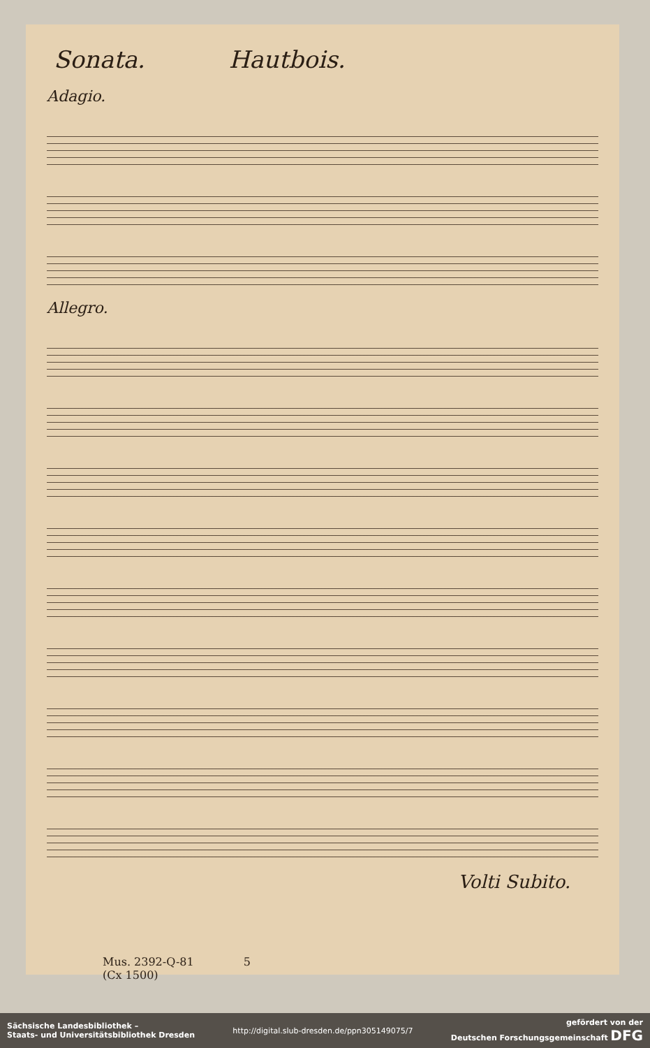Sonata. Hautbois.
Adagio.
Allegro.
Volti Subito.
Mus. 2392-Q-81 5
(Cx 1500)
Sächsische Landesbibliothek –
Staats- und Universitätsbibliothek Dresden
http://digital.slub-dresden.de/ppn305149075/7
gefördert von der
Deutschen Forschungsgemeinschaft DFG